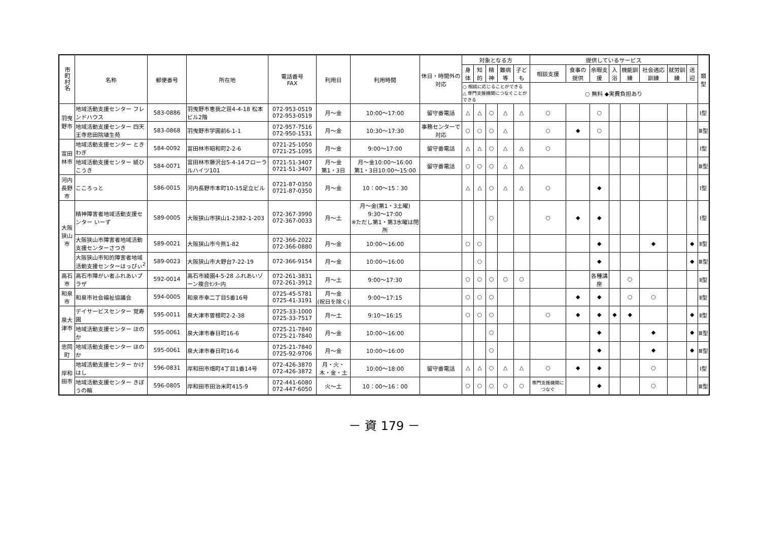| 市町村名 | 名称 | 郵便番号 | 所在地 | 電話番号 FAX | 利用日 | 利用時間 | 休日・時間外の対応 | 対象となる方 | | | | | 提供しているサービス | | | | | | | | 類型 |
| --- | --- | --- | --- | --- | --- | --- | --- | --- | --- | --- | --- | --- | --- | --- | --- | --- | --- | --- | --- | --- | --- |
| | | | | | | | | 身体 | 知的 | 精神 | 難病等 | 子ども | 相談支援 | 食事の提供 | 余暇支援 | 入浴 | 機能訓練 | 社会適応訓練 | 就労訓練 | 送迎 | |
| | | | | | | | | ○ 相談に応じることができる △ 専門支援機関につなぐことができる | | | | | ○ 無料 ◆実費負担あり | | | | | | | | |
| 羽曳野市 | 地域活動支援センター フレンドハウス | 583-0886 | 羽曳野市恵我之荘4-4-18 松本ビル2階 | 072-953-0519 072-953-0519 | 月～金 | 10:00～17:00 | 留守番電話 | △ | △ | ○ | △ | △ | ○ | | ○ | | | | | | Ⅰ型 |
| | 地域活動支援センター 四天王寺悲田院埴生苑 | 583-0868 | 羽曳野市学園前6-1-1 | 072-957-7516 072-950-1531 | 月～金 | 10:30～17:30 | 事務センターで対応 | ○ | ○ | ○ | △ | | ○ | ◆ | ○ | | | | | | Ⅲ型 |
| 富田林市 | 地域活動支援センター ときわぎ | 584-0092 | 富田林市昭和町2-2-6 | 0721-25-1050 0721-25-1095 | 月～金 | 9:00～17:00 | 留守番電話 | △ | △ | ○ | △ | △ | ○ | | | | | | | | Ⅰ型 |
| | 地域活動支援センター 紙ひこうき | 584-0071 | 富田林市藤沢台5-4-14フローラルハイツ101 | 0721-51-3407 0721-51-3407 | 月～金 第1・3日 | 月～金10:00～16:00 第1・3日10:00～15:00 | 留守番電話 | ○ | ○ | ○ | △ | △ | | | | | | | | | Ⅲ型 |
| 河内長野市 | こころっと | 586-0015 | 河内長野市本町10-15足立ビル | 0721-87-0350 0721-87-0350 | 月～金 | 10：00～15：30 | | △ | △ | ○ | △ | △ | ○ | | ◆ | | | | | | Ⅰ型 |
| 大阪狭山市 | 精神障害者地域活動支援センター いーず | 589-0005 | 大阪狭山市狭山1-2382-1-203 | 072-367-3990 072-367-0033 | 月～土 | 月～金(第1・3土曜) 9:30～17:00 ※ただし第1・第3水曜は閉所 | | | | ○ | | | ○ | ◆ | ◆ | | | | | | Ⅰ型 |
| | 大阪狭山市障害者地域活動支援センターさつき | 589-0021 | 大阪狭山市今熊1-82 | 072-366-2022 072-366-0880 | 月～金 | 10:00～16:00 | | ○ | ○ | | | | | | ◆ | | | ◆ | | ◆ | Ⅱ型 |
| | 大阪狭山市知的障害者地域活動支援センターはっぴぃ<sup>2</sup> | 589-0023 | 大阪狭山市大野台7-22-19 | 072-366-9154 | 月～金 | 10:00～16:00 | | | ○ | | | | | | ◆ | | | | | ◆ | Ⅲ型 |
| 高石市 | 高石市障がい者ふれあいプラザ | 592-0014 | 高石市綾園4-5-28 ふれあいゾーン複合ｾﾝﾀｰ内 | 072-261-3831 072-261-3912 | 月～土 | 9:00～17:30 | | ○ | ○ | ○ | ○ | ○ | | | 各種講座 | | ○ | | | | Ⅱ型 |
| 和泉市 | 和泉市社会福祉協議会 | 594-0005 | 和泉市幸二丁目5番16号 | 0725-45-5781 0725-41-3191 | 月～金 (祝日を除く) | 9:00～17:15 | | ○ | ○ | ○ | | | | ◆ | ◆ | | ○ | ○ | | | Ⅱ型 |
| 泉大津市 | デイサービスセンター 覚寿園 | 595-0011 | 泉大津市曽根町2-2-38 | 0725-33-1000 0725-33-7517 | 月～土 | 9:10～16:15 | | ○ | ○ | ○ | | | ○ | ◆ | ◆ | ◆ | ◆ | | | ◆ | Ⅱ型 |
| | 地域活動支援センター ほのか | 595-0061 | 泉大津市春日町16-6 | 0725-21-7840 0725-21-7840 | 月～金 | 10:00～16:00 | | | | ○ | | | | | ◆ | | | ◆ | | ◆ | Ⅲ型 |
| 忠岡町 | 地域活動支援センター ほのか | 595-0061 | 泉大津市春日町16-6 | 0725-21-7840 0725-92-9706 | 月～金 | 10:00～16:00 | | | | ○ | | | | | ◆ | | | ◆ | | ◆ | Ⅲ型 |
| 岸和田市 | 地域活動支援センター かけはし | 596-0831 | 岸和田市畑町4丁目1番14号 | 072-426-3870 072-426-3872 | 月・火・木・金・土 | 10:00～18:00 | 留守番電話 | △ | △ | ○ | △ | △ | ○ | ◆ | ◆ | | | ○ | | | Ⅰ型 |
| | 地域活動支援センター きぼうの輪 | 596-0805 | 岸和田市田治米町415-9 | 072-441-6080 072-447-6050 | 火～土 | 10：00～16：00 | | ○ | ○ | ○ | ○ | ○ | 専門支援機関につなぐ | | ◆ | | | ○ | | | Ⅲ型 |
－ 資 179 －